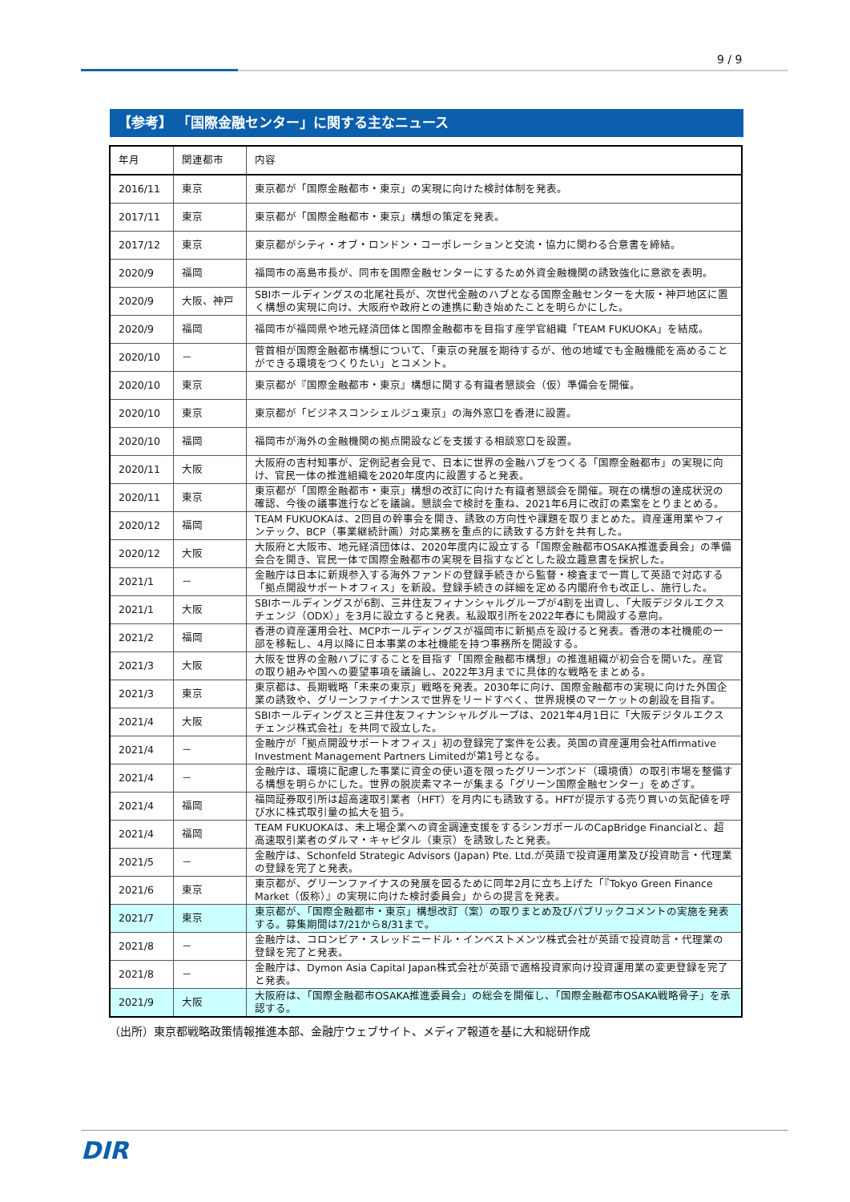9 / 9
【参考】 「国際金融センター」に関する主なニュース
| 年月 | 関連都市 | 内容 |
| --- | --- | --- |
| 2016/11 | 東京 | 東京都が「国際金融都市・東京」の実現に向けた検討体制を発表。 |
| 2017/11 | 東京 | 東京都が「国際金融都市・東京」構想の策定を発表。 |
| 2017/12 | 東京 | 東京都がシティ・オブ・ロンドン・コーポレーションと交流・協力に関わる合意書を締結。 |
| 2020/9 | 福岡 | 福岡市の高島市長が、同市を国際金融センターにするため外資金融機関の誘致強化に意欲を表明。 |
| 2020/9 | 大阪、神戸 | SBIホールディングスの北尾社長が、次世代金融のハブとなる国際金融センターを大阪・神戸地区に置く構想の実現に向け、大阪府や政府との連携に動き始めたことを明らかにした。 |
| 2020/9 | 福岡 | 福岡市が福岡県や地元経済団体と国際金融都市を目指す産学官組織「TEAM FUKUOKA」を結成。 |
| 2020/10 | － | 菅首相が国際金融都市構想について、「東京の発展を期待するが、他の地域でも金融機能を高めることができる環境をつくりたい」とコメント。 |
| 2020/10 | 東京 | 東京都が『国際金融都市・東京』構想に関する有識者懇談会（仮）準備会を開催。 |
| 2020/10 | 東京 | 東京都が「ビジネスコンシェルジュ東京」の海外窓口を香港に設置。 |
| 2020/10 | 福岡 | 福岡市が海外の金融機関の拠点開設などを支援する相談窓口を設置。 |
| 2020/11 | 大阪 | 大阪府の吉村知事が、定例記者会見で、日本に世界の金融ハブをつくる「国際金融都市」の実現に向け、官民一体の推進組織を2020年度内に設置すると発表。 |
| 2020/11 | 東京 | 東京都が「国際金融都市・東京」構想の改訂に向けた有識者懇談会を開催。現在の構想の達成状況の確認、今後の議事進行などを議論。懇談会で検討を重ね、2021年6月に改訂の素案をとりまとめる。 |
| 2020/12 | 福岡 | TEAM FUKUOKAは、2回目の幹事会を開き、誘致の方向性や課題を取りまとめた。資産運用業やフィンテック、BCP（事業継続計画）対応業務を重点的に誘致する方針を共有した。 |
| 2020/12 | 大阪 | 大阪府と大阪市、地元経済団体は、2020年度内に設立する「国際金融都市OSAKA推進委員会」の準備会合を開き、官民一体で国際金融都市の実現を目指すなどとした設立趣意書を採択した。 |
| 2021/1 | － | 金融庁は日本に新規参入する海外ファンドの登録手続きから監督・検査まで一貫して英語で対応する「拠点開設サポートオフィス」を新設。登録手続きの詳細を定める内閣府令も改正し、施行した。 |
| 2021/1 | 大阪 | SBIホールディングスが6割、三井住友フィナンシャルグループが4割を出資し、「大阪デジタルエクスチェンジ（ODX）」を3月に設立すると発表。私設取引所を2022年春にも開設する意向。 |
| 2021/2 | 福岡 | 香港の資産運用会社、MCPホールディングスが福岡市に新拠点を設けると発表。香港の本社機能の一部を移転し、4月以降に日本事業の本社機能を持つ事務所を開設する。 |
| 2021/3 | 大阪 | 大阪を世界の金融ハブにすることを目指す「国際金融都市構想」の推進組織が初会合を開いた。産官の取り組みや国への要望事項を議論し、2022年3月までに具体的な戦略をまとめる。 |
| 2021/3 | 東京 | 東京都は、長期戦略「未来の東京」戦略を発表。2030年に向け、国際金融都市の実現に向けた外国企業の誘致や、グリーンファイナンスで世界をリードすべく、世界規模のマーケットの創設を目指す。 |
| 2021/4 | 大阪 | SBIホールディングスと三井住友フィナンシャルグループは、2021年4月1日に「大阪デジタルエクスチェンジ株式会社」を共同で設立した。 |
| 2021/4 | － | 金融庁が「拠点開設サポートオフィス」初の登録完了案件を公表。英国の資産運用会社Affirmative Investment Management Partners Limitedが第1号となる。 |
| 2021/4 | － | 金融庁は、環境に配慮した事業に資金の使い道を限ったグリーンボンド（環境債）の取引市場を整備する構想を明らかにした。世界の脱炭素マネーが集まる「グリーン国際金融センター」をめざす。 |
| 2021/4 | 福岡 | 福岡証券取引所は超高速取引業者（HFT）を月内にも誘致する。HFTが提示する売り買いの気配値を呼び水に株式取引量の拡大を狙う。 |
| 2021/4 | 福岡 | TEAM FUKUOKAは、未上場企業への資金調達支援をするシンガポールのCapBridge Financialと、超高速取引業者のダルマ・キャピタル（東京）を誘致したと発表。 |
| 2021/5 | － | 金融庁は、Schonfeld Strategic Advisors (Japan) Pte. Ltd.が英語で投資運用業及び投資助言・代理業の登録を完了と発表。 |
| 2021/6 | 東京 | 東京都が、グリーンファイナスの発展を図るために同年2月に立ち上げた「『Tokyo Green Finance Market（仮称）』の実現に向けた検討委員会」からの提言を発表。 |
| 2021/7 | 東京 | 東京都が、「国際金融都市・東京」構想改訂（案）の取りまとめ及びパブリックコメントの実施を発表する。募集期間は7/21から8/31まで。 |
| 2021/8 | － | 金融庁は、コロンビア・スレッドニードル・インベストメンツ株式会社が英語で投資助言・代理業の登録を完了と発表。 |
| 2021/8 | － | 金融庁は、Dymon Asia Capital Japan株式会社が英語で適格投資家向け投資運用業の変更登録を完了と発表。 |
| 2021/9 | 大阪 | 大阪府は、「国際金融都市OSAKA推進委員会」の総会を開催し、「国際金融都市OSAKA戦略骨子」を承認する。 |
（出所）東京都戦略政策情報推進本部、金融庁ウェブサイト、メディア報道を基に大和総研作成
DIR